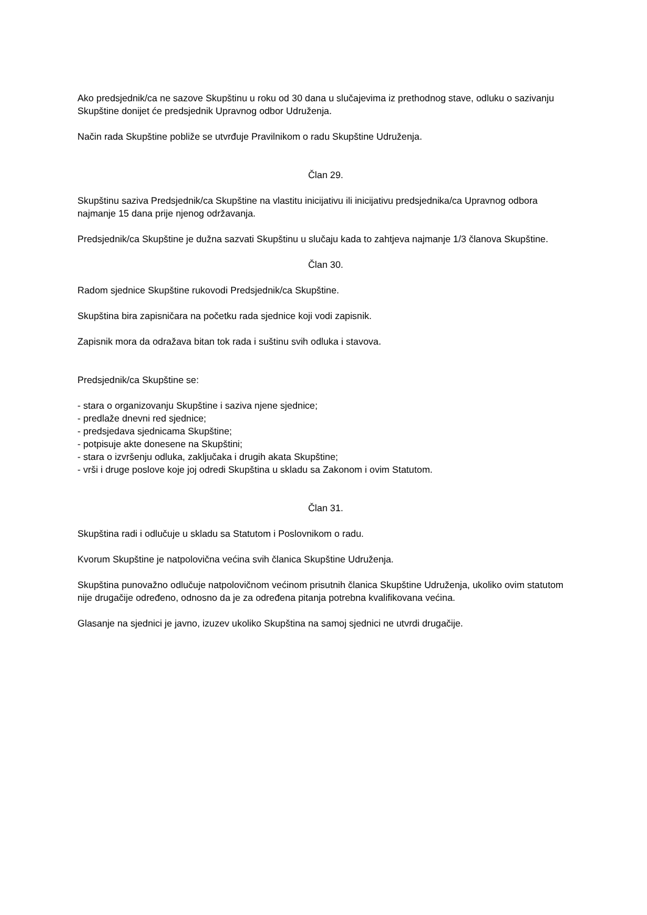Ako predsjednik/ca ne sazove Skupštinu u roku od 30 dana u slučajevima iz prethodnog stave, odluku o sazivanju Skupštine donijet će predsjednik Upravnog odbor Udruženja.
Način rada Skupštine pobliže se utvrđuje Pravilnikom o radu Skupštine Udruženja.
Član 29.
Skupštinu saziva Predsjednik/ca Skupštine na vlastitu inicijativu ili inicijativu predsjednika/ca Upravnog odbora najmanje 15 dana prije njenog održavanja.
Predsjednik/ca Skupštine je dužna sazvati Skupštinu u slučaju kada to zahtjeva najmanje 1/3 članova Skupštine.
Član 30.
Radom sjednice Skupštine rukovodi Predsjednik/ca Skupštine.
Skupština bira zapisničara na početku rada sjednice koji vodi zapisnik.
Zapisnik mora da odražava bitan tok rada i suštinu svih odluka i stavova.
Predsjednik/ca Skupštine se:
- stara o organizovanju Skupštine i saziva njene sjednice;
- predlaže dnevni red sjednice;
- predsjedava sjednicama Skupštine;
- potpisuje akte donesene na Skupštini;
- stara o izvršenju odluka, zaključaka i drugih akata Skupštine;
- vrši i druge poslove koje joj odredi Skupština u skladu sa Zakonom i ovim Statutom.
Član 31.
Skupština radi i odlučuje u skladu sa Statutom i Poslovnikom o radu.
Kvorum Skupštine je natpolovična većina svih članica Skupštine Udruženja.
Skupština punovažno odlučuje natpolovičnom većinom prisutnih članica Skupštine Udruženja, ukoliko ovim statutom nije drugačije određeno, odnosno da je za određena pitanja potrebna kvalifikovana većina.
Glasanje na sjednici je javno, izuzev ukoliko Skupština na samoj sjednici ne utvrdi drugačije.